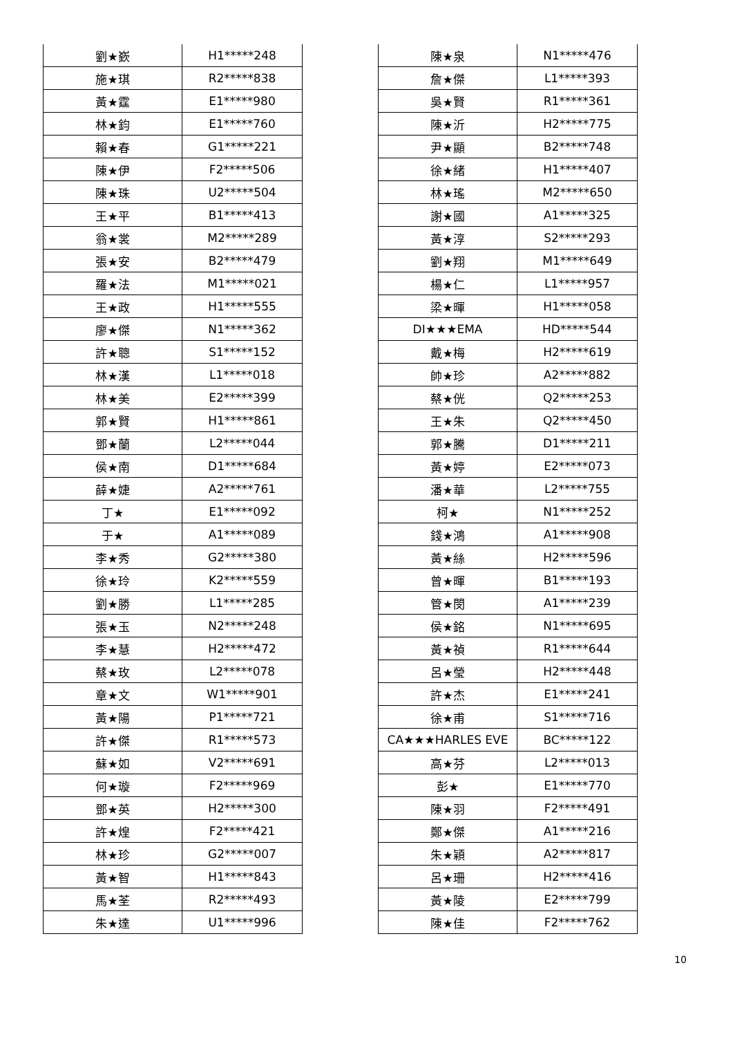| 劉★嶔 | H1*****248 |
| 施★琪 | R2*****838 |
| 黃★霆 | E1*****980 |
| 林★鈞 | E1*****760 |
| 賴★春 | G1*****221 |
| 陳★伊 | F2*****506 |
| 陳★珠 | U2*****504 |
| 王★平 | B1*****413 |
| 翁★裳 | M2*****289 |
| 張★安 | B2*****479 |
| 羅★法 | M1*****021 |
| 王★政 | H1*****555 |
| 廖★傑 | N1*****362 |
| 許★聰 | S1*****152 |
| 林★漢 | L1*****018 |
| 林★美 | E2*****399 |
| 郭★賢 | H1*****861 |
| 鄧★蘭 | L2*****044 |
| 侯★南 | D1*****684 |
| 薛★婕 | A2*****761 |
| 丁★ | E1*****092 |
| 于★ | A1*****089 |
| 李★秀 | G2*****380 |
| 徐★玲 | K2*****559 |
| 劉★勝 | L1*****285 |
| 張★玉 | N2*****248 |
| 李★慧 | H2*****472 |
| 蔡★玫 | L2*****078 |
| 章★文 | W1*****901 |
| 黃★陽 | P1*****721 |
| 許★傑 | R1*****573 |
| 蘇★如 | V2*****691 |
| 何★璇 | F2*****969 |
| 鄧★英 | H2*****300 |
| 許★煌 | F2*****421 |
| 林★珍 | G2*****007 |
| 黃★智 | H1*****843 |
| 馬★荃 | R2*****493 |
| 朱★達 | U1*****996 |
| 陳★泉 | N1*****476 |
| 詹★傑 | L1*****393 |
| 吳★賢 | R1*****361 |
| 陳★沂 | H2*****775 |
| 尹★顯 | B2*****748 |
| 徐★緒 | H1*****407 |
| 林★瑤 | M2*****650 |
| 謝★國 | A1*****325 |
| 黃★淳 | S2*****293 |
| 劉★翔 | M1*****649 |
| 楊★仁 | L1*****957 |
| 梁★暉 | H1*****058 |
| DI★★★EMA | HD*****544 |
| 戴★梅 | H2*****619 |
| 帥★珍 | A2*****882 |
| 蔡★侊 | Q2*****253 |
| 王★朱 | Q2*****450 |
| 郭★騰 | D1*****211 |
| 黃★婷 | E2*****073 |
| 潘★華 | L2*****755 |
| 柯★ | N1*****252 |
| 錢★鴻 | A1*****908 |
| 黃★絲 | H2*****596 |
| 曾★暉 | B1*****193 |
| 管★閔 | A1*****239 |
| 侯★銘 | N1*****695 |
| 黃★禎 | R1*****644 |
| 呂★瑩 | H2*****448 |
| 許★杰 | E1*****241 |
| 徐★甫 | S1*****716 |
| CA★★★HARLES EVE | BC*****122 |
| 高★芬 | L2*****013 |
| 彭★ | E1*****770 |
| 陳★羽 | F2*****491 |
| 鄭★傑 | A1*****216 |
| 朱★穎 | A2*****817 |
| 呂★珊 | H2*****416 |
| 黃★陵 | E2*****799 |
| 陳★佳 | F2*****762 |
10